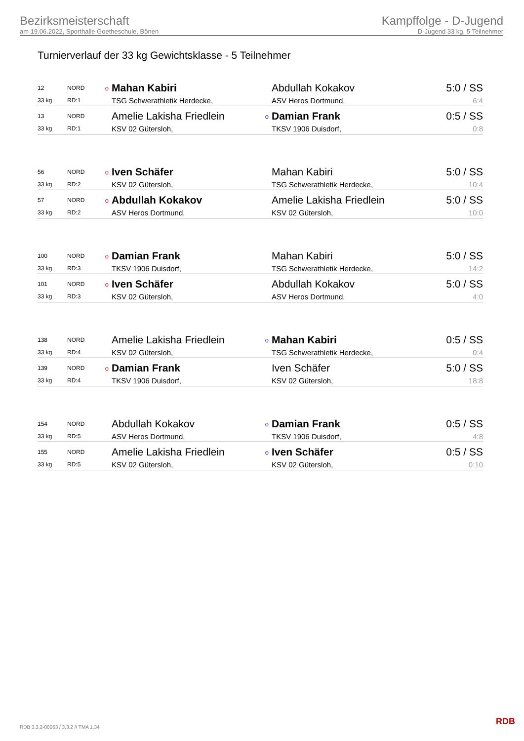Bezirksmeisterschaft
am 19.06.2022, Sporthalle Goetheschule, Bönen
Kampffolge - D-Jugend
D-Jugend 33 kg, 5 Teilnehmer
Turnierverlauf der 33 kg Gewichtsklasse - 5 Teilnehmer
| 12 | NORD | o | Mahan Kabiri | | Abdullah Kokakov | 5:0 / SS |
| 33 kg | RD:1 | | TSG Schwerathletik Herdecke, | | ASV Heros Dortmund, | 6:4 |
| 13 | NORD | | Amelie Lakisha Friedlein | o | Damian Frank | 0:5 / SS |
| 33 kg | RD:1 | | KSV 02 Gütersloh, | | TKSV 1906 Duisdorf, | 0:8 |
| 56 | NORD | o | Iven Schäfer | | Mahan Kabiri | 5:0 / SS |
| 33 kg | RD:2 | | KSV 02 Gütersloh, | | TSG Schwerathletik Herdecke, | 10:4 |
| 57 | NORD | o | Abdullah Kokakov | | Amelie Lakisha Friedlein | 5:0 / SS |
| 33 kg | RD:2 | | ASV Heros Dortmund, | | KSV 02 Gütersloh, | 10:0 |
| 100 | NORD | o | Damian Frank | | Mahan Kabiri | 5:0 / SS |
| 33 kg | RD:3 | | TKSV 1906 Duisdorf, | | TSG Schwerathletik Herdecke, | 14:2 |
| 101 | NORD | o | Iven Schäfer | | Abdullah Kokakov | 5:0 / SS |
| 33 kg | RD:3 | | KSV 02 Gütersloh, | | ASV Heros Dortmund, | 4:0 |
| 138 | NORD | | Amelie Lakisha Friedlein | o | Mahan Kabiri | 0:5 / SS |
| 33 kg | RD:4 | | KSV 02 Gütersloh, | | TSG Schwerathletik Herdecke, | 0:4 |
| 139 | NORD | o | Damian Frank | | Iven Schäfer | 5:0 / SS |
| 33 kg | RD:4 | | TKSV 1906 Duisdorf, | | KSV 02 Gütersloh, | 18:8 |
| 154 | NORD | | Abdullah Kokakov | o | Damian Frank | 0:5 / SS |
| 33 kg | RD:5 | | ASV Heros Dortmund, | | TKSV 1906 Duisdorf, | 4:8 |
| 155 | NORD | | Amelie Lakisha Friedlein | o | Iven Schäfer | 0:5 / SS |
| 33 kg | RD:5 | | KSV 02 Gütersloh, | | KSV 02 Gütersloh, | 0:10 |
RDB 3.3.2-00063 / 3.3.2 // TMA 1.34
RDB